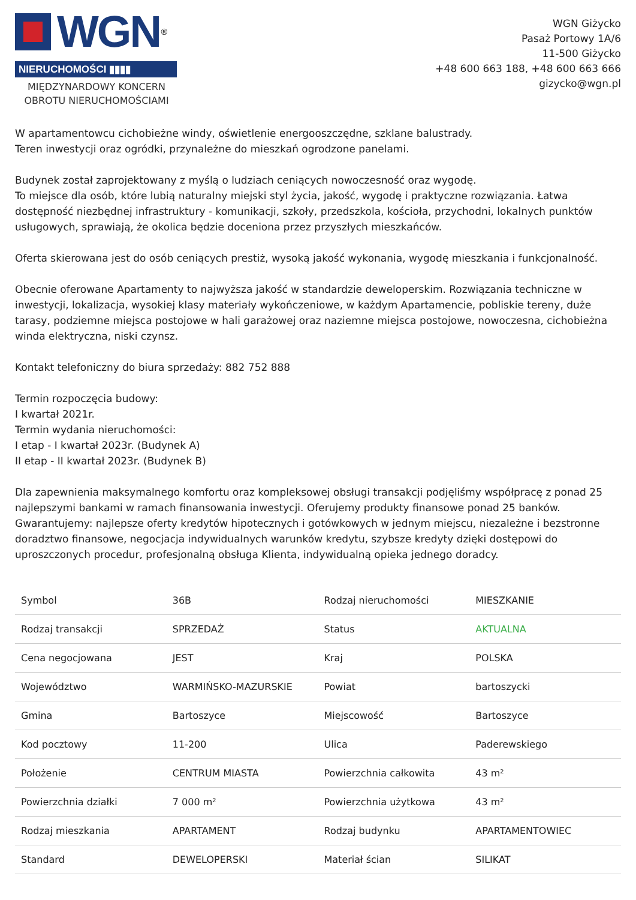WGN<sup>®</sup>
NIERUCHOMOŚCI ▮▮▮▮
MIĘDZYNARDOWY KONCERN OBROTU NIERUCHOMOŚCIAMI
WGN Giżycko
Pasaż Portowy 1A/6
11-500 Giżycko
+48 600 663 188, +48 600 663 666
gizycko@wgn.pl
W apartamentowcu cichobieżne windy, oświetlenie energooszczędne, szklane balustrady.
Teren inwestycji oraz ogródki, przynależne do mieszkań ogrodzone panelami.
Budynek został zaprojektowany z myślą o ludziach ceniących nowoczesność oraz wygodę.
To miejsce dla osób, które lubią naturalny miejski styl życia, jakość, wygodę i praktyczne rozwiązania. Łatwa dostępność niezbędnej infrastruktury - komunikacji, szkoły, przedszkola, kościoła, przychodni, lokalnych punktów usługowych, sprawiają, że okolica będzie doceniona przez przyszłych mieszkańców.
Oferta skierowana jest do osób ceniących prestiż, wysoką jakość wykonania, wygodę mieszkania i funkcjonalność.
Obecnie oferowane Apartamenty to najwyższa jakość w standardzie deweloperskim. Rozwiązania techniczne w inwestycji, lokalizacja, wysokiej klasy materiały wykończeniowe, w każdym Apartamencie, pobliskie tereny, duże tarasy, podziemne miejsca postojowe w hali garażowej oraz naziemne miejsca postojowe, nowoczesna, cichobieżna winda elektryczna, niski czynsz.
Kontakt telefoniczny do biura sprzedaży: 882 752 888
Termin rozpoczęcia budowy:
I kwartał 2021r.
Termin wydania nieruchomości:
I etap - I kwartał 2023r. (Budynek A)
II etap - II kwartał 2023r. (Budynek B)
Dla zapewnienia maksymalnego komfortu oraz kompleksowej obsługi transakcji podjęliśmy współpracę z ponad 25 najlepszymi bankami w ramach finansowania inwestycji. Oferujemy produkty finansowe ponad 25 banków. Gwarantujemy: najlepsze oferty kredytów hipotecznych i gotówkowych w jednym miejscu, niezależne i bezstronne doradztwo finansowe, negocjacja indywidualnych warunków kredytu, szybsze kredyty dzięki dostępowi do uproszczonych procedur, profesjonalną obsługa Klienta, indywidualną opieka jednego doradcy.
| Symbol | 36B | Rodzaj nieruchomości | MIESZKANIE |
| Rodzaj transakcji | SPRZEDAŻ | Status | AKTUALNA |
| Cena negocjowana | JEST | Kraj | POLSKA |
| Województwo | WARMIŃSKO-MAZURSKIE | Powiat | bartoszycki |
| Gmina | Bartoszyce | Miejscowość | Bartoszyce |
| Kod pocztowy | 11-200 | Ulica | Paderewskiego |
| Położenie | CENTRUM MIASTA | Powierzchnia całkowita | 43 m² |
| Powierzchnia działki | 7 000 m² | Powierzchnia użytkowa | 43 m² |
| Rodzaj mieszkania | APARTAMENT | Rodzaj budynku | APARTAMENTOWIEC |
| Standard | DEWELOPERSKI | Materiał ścian | SILIKAT |